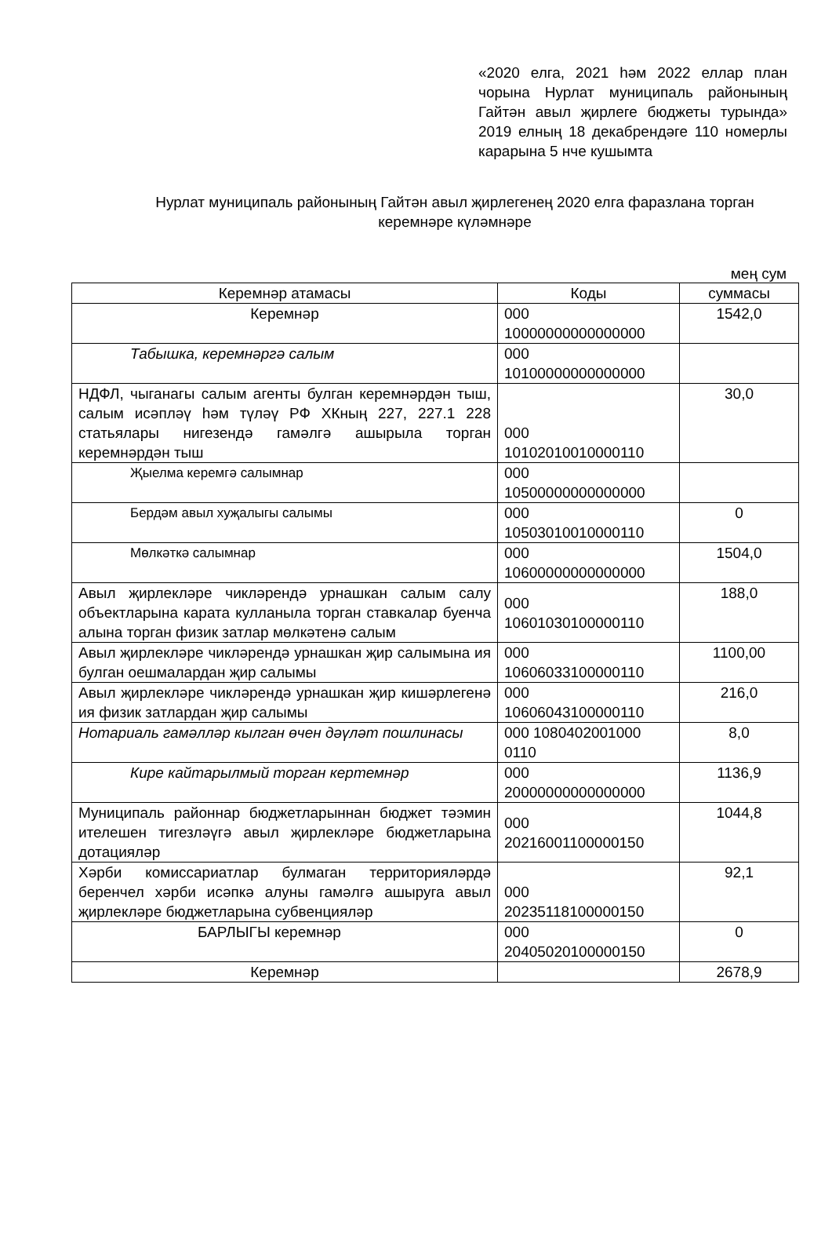«2020 елга, 2021 һәм 2022 еллар план чорына Нурлат муниципаль районының Гайтән авыл җирлеге бюджеты турында» 2019 елның 18 декабрендәге 110 номерлы карарына 5 нче кушымта
Нурлат муниципаль районының Гайтән авыл җирлегенең 2020 елга фаразлана торган керемнәре күләмнәре
мең сум
| Керемнәр атамасы | Коды | суммасы |
| --- | --- | --- |
| Керемнәр | 000 10000000000000000 | 1542,0 |
| Табышка, керемнәргә салым | 000 10100000000000000 | |
| НДФЛ, чыганагы салым агенты булган керемнәрдән тыш, салым исәпләү һәм түләү РФ ХКның 227, 227.1 228 статьялары нигезендә гамәлгә ашырыла торган керемнәрдән тыш | 000 10102010010000110 | 30,0 |
| Җыелма керемгә салымнар | 000 10500000000000000 | |
| Бердәм авыл хуҗалыгы салымы | 000 10503010010000110 | 0 |
| Мөлкәткә салымнар | 000 10600000000000000 | 1504,0 |
| Авыл җирлекләре чикләрендә урнашкан салым салу объектларына карата кулланыла торган ставкалар буенча алына торган физик затлар мөлкәтенә салым | 000 10601030100000110 | 188,0 |
| Авыл җирлекләре чикләрендә урнашкан җир салымына ия булган оешмалардан җир салымы | 000 10606033100000110 | 1100,00 |
| Авыл җирлекләре чикләрендә урнашкан җир кишәрлегенә ия физик затлардан җир салымы | 000 10606043100000110 | 216,0 |
| Нотариаль гамәлләр кылган өчен дәүләт пошлинасы | 000 1080402001000 0110 | 8,0 |
| Кире кайтарылмый торган кертемнәр | 000 20000000000000000 | 1136,9 |
| Муниципаль районнар бюджетларыннан бюджет тәэмин ителешен тигезләүгә авыл җирлекләре бюджетларына дотацияләр | 000 20216001100000150 | 1044,8 |
| Хәрби комиссариатлар булмаган территорияләрдә беренчел хәрби исәпкә алуны гамәлгә ашыруга авыл җирлекләре бюджетларына субвенцияләр | 000 20235118100000150 | 92,1 |
| БАРЛЫГЫ керемнәр | 000 20405020100000150 | 0 |
| Керемнәр | | 2678,9 |